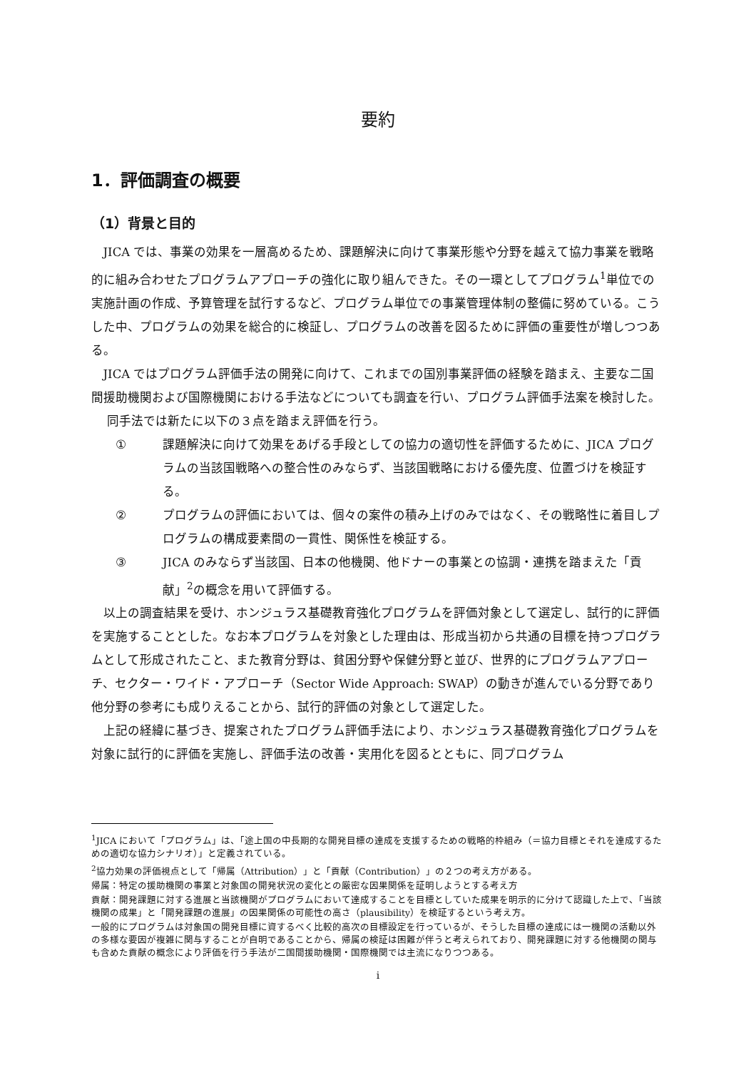要約
1．評価調査の概要
（1）背景と目的
JICA では、事業の効果を一層高めるため、課題解決に向けて事業形態や分野を越えて協力事業を戦略的に組み合わせたプログラムアプローチの強化に取り組んできた。その一環としてプログラム<sup>1</sup>単位での実施計画の作成、予算管理を試行するなど、プログラム単位での事業管理体制の整備に努めている。こうした中、プログラムの効果を総合的に検証し、プログラムの改善を図るために評価の重要性が増しつつある。
JICA ではプログラム評価手法の開発に向けて、これまでの国別事業評価の経験を踏まえ、主要な二国間援助機関および国際機関における手法などについても調査を行い、プログラム評価手法案を検討した。
同手法では新たに以下の３点を踏まえ評価を行う。
① 課題解決に向けて効果をあげる手段としての協力の適切性を評価するために、JICA プログラムの当該国戦略への整合性のみならず、当該国戦略における優先度、位置づけを検証する。
② プログラムの評価においては、個々の案件の積み上げのみではなく、その戦略性に着目しプログラムの構成要素間の一貫性、関係性を検証する。
③ JICA のみならず当該国、日本の他機関、他ドナーの事業との協調・連携を踏まえた「貢献」<sup>2</sup>の概念を用いて評価する。
以上の調査結果を受け、ホンジュラス基礎教育強化プログラムを評価対象として選定し、試行的に評価を実施することとした。なお本プログラムを対象とした理由は、形成当初から共通の目標を持つプログラムとして形成されたこと、また教育分野は、貧困分野や保健分野と並び、世界的にプログラムアプローチ、セクター・ワイド・アプローチ（Sector Wide Approach: SWAP）の動きが進んでいる分野であり他分野の参考にも成りえることから、試行的評価の対象として選定した。
上記の経緯に基づき、提案されたプログラム評価手法により、ホンジュラス基礎教育強化プログラムを対象に試行的に評価を実施し、評価手法の改善・実用化を図るとともに、同プログラム
<sup>1</sup> JICA において「プログラム」は、「途上国の中長期的な開発目標の達成を支援するための戦略的枠組み（＝協力目標とそれを達成するための適切な協力シナリオ）」と定義されている。
<sup>2</sup> 協力効果の評価視点として「帰属（Attribution）」と「貢献（Contribution）」の２つの考え方がある。
帰属：特定の援助機関の事業と対象国の開発状況の変化との厳密な因果関係を証明しようとする考え方
貢献：開発課題に対する進展と当該機関がプログラムにおいて達成することを目標としていた成果を明示的に分けて認識した上で、「当該機関の成果」と「開発課題の進展」の因果関係の可能性の高さ（plausibility）を検証するという考え方。
一般的にプログラムは対象国の開発目標に資するべく比較的高次の目標設定を行っているが、そうした目標の達成には一機関の活動以外の多様な要因が複雑に関与することが自明であることから、帰属の検証は困難が伴うと考えられており、開発課題に対する他機関の関与も含めた貢献の概念により評価を行う手法が二国間援助機関・国際機関では主流になりつつある。
i